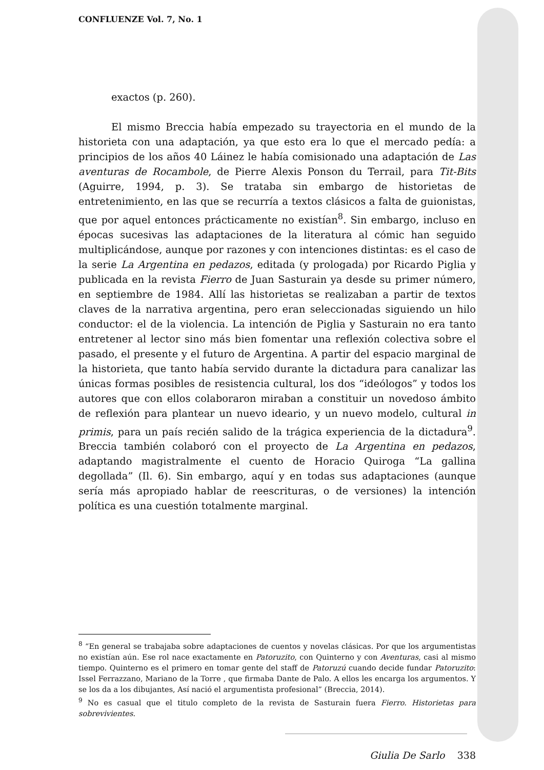CONFLUENZE Vol. 7, No. 1
exactos (p. 260).
El mismo Breccia había empezado su trayectoria en el mundo de la historieta con una adaptación, ya que esto era lo que el mercado pedía: a principios de los años 40 Láinez le había comisionado una adaptación de Las aventuras de Rocambole, de Pierre Alexis Ponson du Terrail, para Tit-Bits (Aguirre, 1994, p. 3). Se trataba sin embargo de historietas de entretenimiento, en las que se recurría a textos clásicos a falta de guionistas, que por aquel entonces prácticamente no existían<sup>8</sup>. Sin embargo, incluso en épocas sucesivas las adaptaciones de la literatura al cómic han seguido multiplicándose, aunque por razones y con intenciones distintas: es el caso de la serie La Argentina en pedazos, editada (y prologada) por Ricardo Piglia y publicada en la revista Fierro de Juan Sasturain ya desde su primer número, en septiembre de 1984. Allí las historietas se realizaban a partir de textos claves de la narrativa argentina, pero eran seleccionadas siguiendo un hilo conductor: el de la violencia. La intención de Piglia y Sasturain no era tanto entretener al lector sino más bien fomentar una reflexión colectiva sobre el pasado, el presente y el futuro de Argentina. A partir del espacio marginal de la historieta, que tanto había servido durante la dictadura para canalizar las únicas formas posibles de resistencia cultural, los dos “ideólogos” y todos los autores que con ellos colaboraron miraban a constituir un novedoso ámbito de reflexión para plantear un nuevo ideario, y un nuevo modelo, cultural in primis, para un país recién salido de la trágica experiencia de la dictadura<sup>9</sup>. Breccia también colaboró con el proyecto de La Argentina en pedazos, adaptando magistralmente el cuento de Horacio Quiroga “La gallina degollada” (Il. 6). Sin embargo, aquí y en todas sus adaptaciones (aunque sería más apropiado hablar de reescrituras, o de versiones) la intención política es una cuestión totalmente marginal.
<sup>8</sup> “En general se trabajaba sobre adaptaciones de cuentos y novelas clásicas. Por que los argumentistas no existían aún. Ese rol nace exactamente en Patoruzito, con Quinterno y con Aventuras, casi al mismo tiempo. Quinterno es el primero en tomar gente del staff de Patoruzú cuando decide fundar Patoruzito: Issel Ferrazzano, Mariano de la Torre , que firmaba Dante de Palo. A ellos les encarga los argumentos. Y se los da a los dibujantes, Así nació el argumentista profesional” (Breccia, 2014).
<sup>9</sup> No es casual que el titulo completo de la revista de Sasturain fuera Fierro. Historietas para sobrevivientes.
Giulia De Sarlo 338